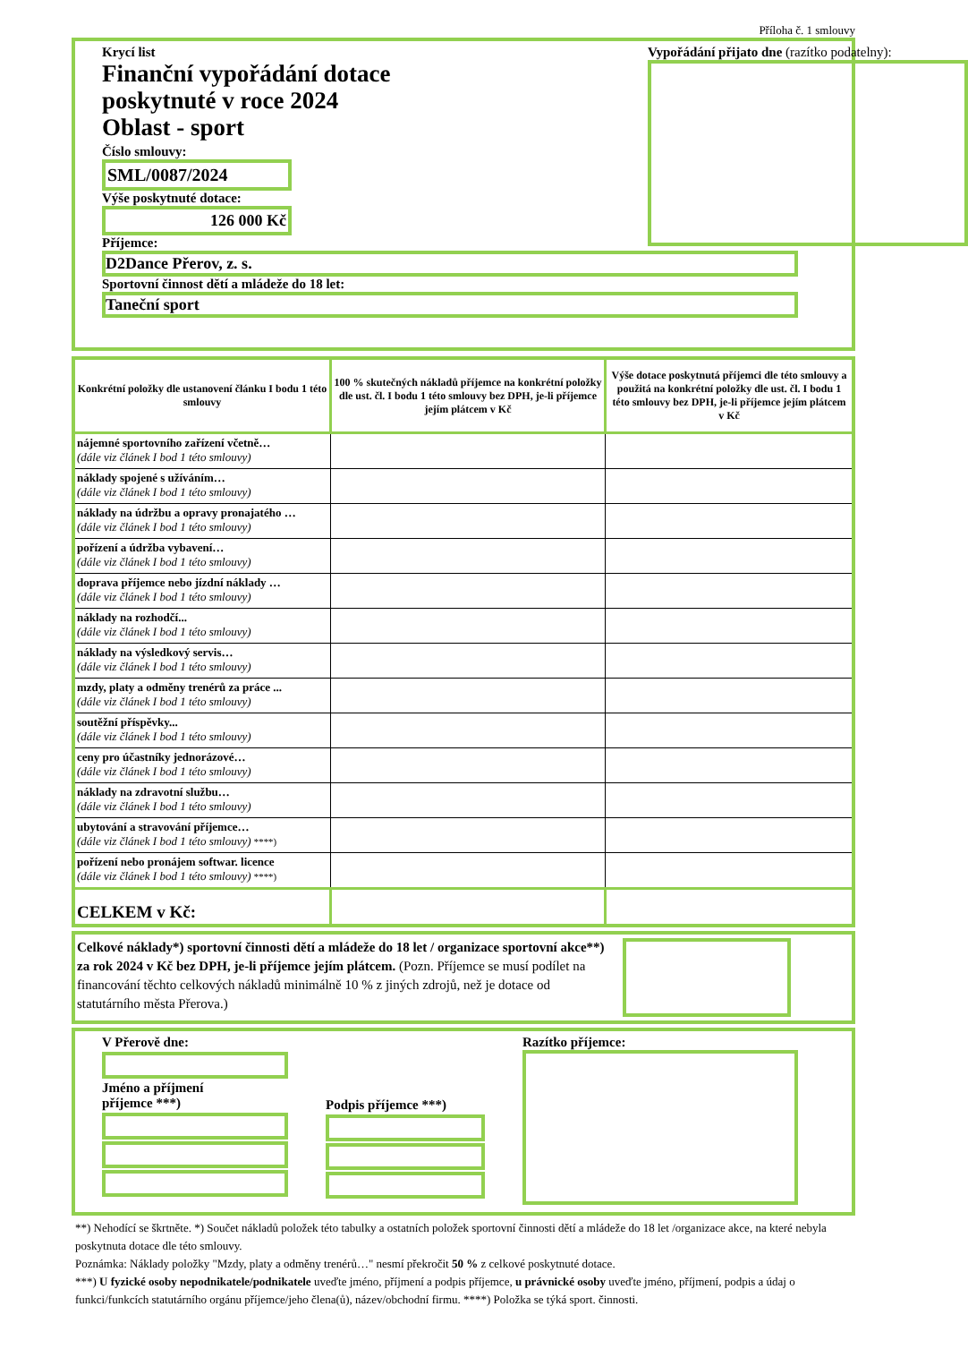Příloha č. 1 smlouvy
Krycí list
Finanční vypořádání dotace poskytnuté v roce 2024
Oblast - sport
Číslo smlouvy:
SML/0087/2024
Výše poskytnuté dotace:
126 000 Kč
Příjemce:
D2Dance Přerov, z. s.
Sportovní činnost dětí a mládeže do 18 let:
Taneční sport
Vypořádání přijato dne (razítko podatelny):
| Konkrétní položky dle ustanovení článku I bodu 1 této smlouvy | 100 % skutečných nákladů příjemce na konkrétní položky dle ust. čl. I bodu 1 této smlouvy bez DPH, je-li příjemce jejím plátcem v Kč | Výše dotace poskytnutá příjemci dle této smlouvy a použitá na konkrétní položky dle ust. čl. I bodu 1 této smlouvy bez DPH, je-li příjemce jejím plátcem v Kč |
| --- | --- | --- |
| nájemné sportovního zařízení včetně… (dále viz článek I bod 1 této smlouvy) | | |
| náklady spojené s užíváním… (dále viz článek I bod 1 této smlouvy) | | |
| náklady na údržbu a opravy pronajatého … (dále viz článek I bod 1 této smlouvy) | | |
| pořízení a údržba vybavení… (dále viz článek I bod 1 této smlouvy) | | |
| doprava příjemce nebo jízdní náklady … (dále viz článek I bod 1 této smlouvy) | | |
| náklady na rozhodčí... (dále viz článek I bod 1 této smlouvy) | | |
| náklady na výsledkový servis… (dále viz článek I bod 1 této smlouvy) | | |
| mzdy, platy a odměny trenérů za práce ... (dále viz článek I bod 1 této smlouvy) | | |
| soutěžní příspěvky... (dále viz článek I bod 1 této smlouvy) | | |
| ceny pro účastníky jednorázové… (dále viz článek I bod 1 této smlouvy) | | |
| náklady na zdravotní službu… (dále viz článek I bod 1 této smlouvy) | | |
| ubytování a stravování příjemce… (dále viz článek I bod 1 této smlouvy) ****) | | |
| pořízení nebo pronájem softwar. licence (dále viz článek I bod 1 této smlouvy) ****) | | |
| CELKEM v Kč: | | |
Celkové náklady*) sportovní činnosti dětí a mládeže do 18 let / organizace sportovní akce**) za rok 2024 v Kč bez DPH, je-li příjemce jejím plátcem. (Pozn. Příjemce se musí podílet na financování těchto celkových nákladů minimálně 10 % z jiných zdrojů, než je dotace od statutárního města Přerova.)
V Přerově dne:
Jméno a příjmení
příjemce ***)
Podpis příjemce ***)
Razítko příjemce:
**) Nehodící se škrtněte. *) Součet nákladů položek této tabulky a ostatních položek sportovní činnosti dětí a mládeže do 18 let /organizace akce, na které nebyla poskytnuta dotace dle této smlouvy.
Poznámka: Náklady položky "Mzdy, platy a odměny trenérů…" nesmí překročit 50 % z celkové poskytnuté dotace.
***) U fyzické osoby nepodnikatele/podnikatele uveďte jméno, příjmení a podpis příjemce, u právnické osoby uveďte jméno, příjmení, podpis a údaj o funkci/funkcích statutárního orgánu příjemce/jeho člena(ů), název/obchodní firmu. ****) Položka se týká sport. činnosti.